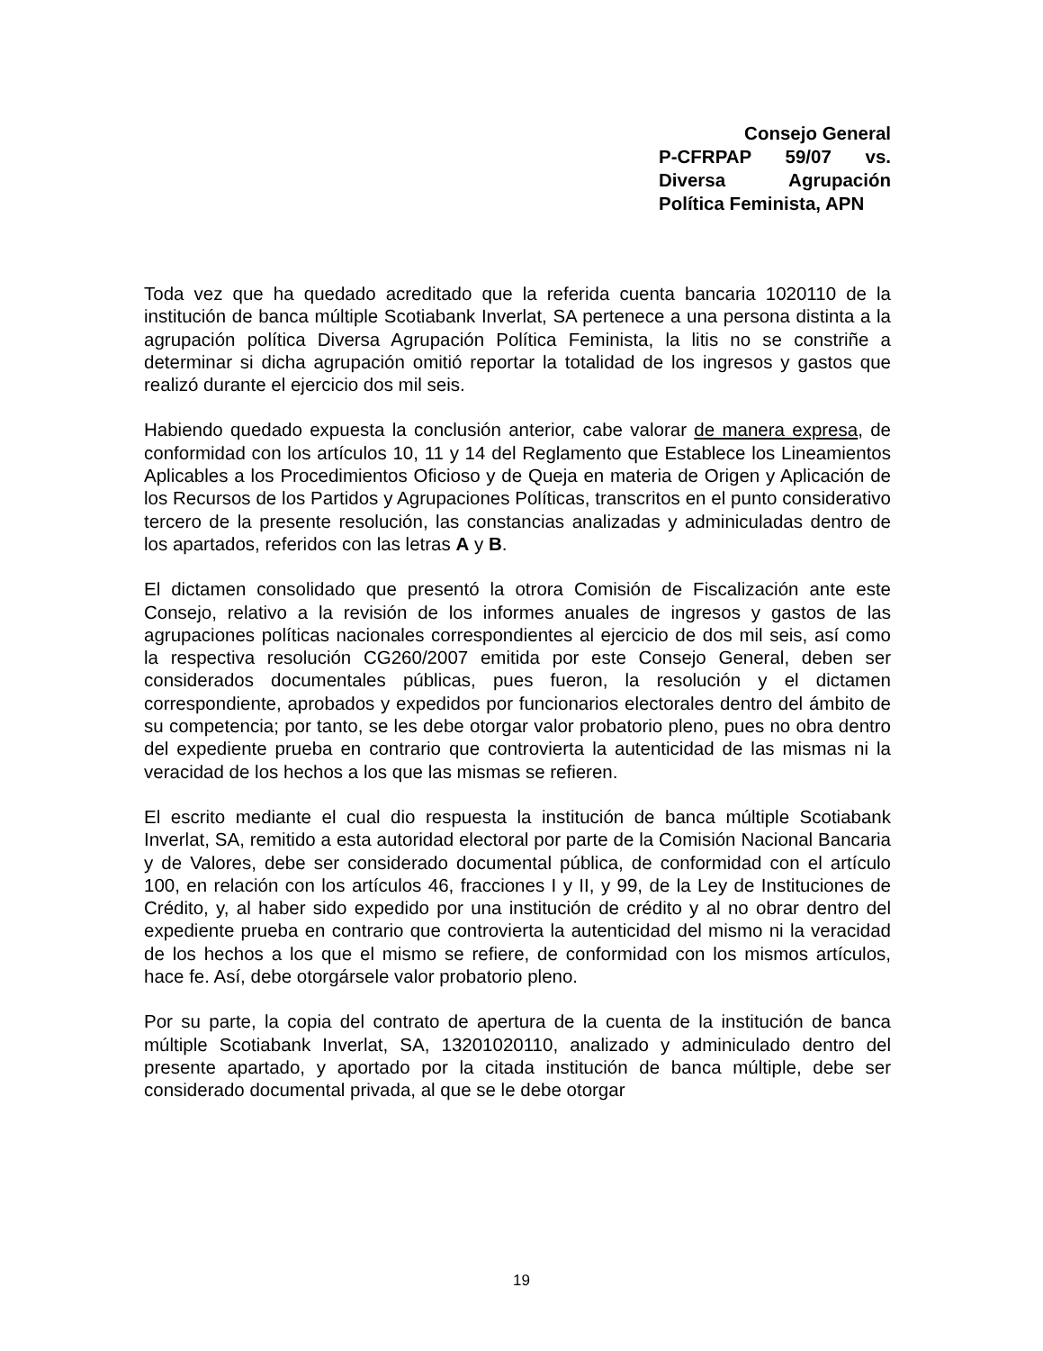Consejo General
P-CFRPAP 59/07 vs. Diversa Agrupación Política Feminista, APN
Toda vez que ha quedado acreditado que la referida cuenta bancaria 1020110 de la institución de banca múltiple Scotiabank Inverlat, SA pertenece a una persona distinta a la agrupación política Diversa Agrupación Política Feminista, la litis no se constriñe a determinar si dicha agrupación omitió reportar la totalidad de los ingresos y gastos que realizó durante el ejercicio dos mil seis.
Habiendo quedado expuesta la conclusión anterior, cabe valorar de manera expresa, de conformidad con los artículos 10, 11 y 14 del Reglamento que Establece los Lineamientos Aplicables a los Procedimientos Oficioso y de Queja en materia de Origen y Aplicación de los Recursos de los Partidos y Agrupaciones Políticas, transcritos en el punto considerativo tercero de la presente resolución, las constancias analizadas y adminiculadas dentro de los apartados, referidos con las letras A y B.
El dictamen consolidado que presentó la otrora Comisión de Fiscalización ante este Consejo, relativo a la revisión de los informes anuales de ingresos y gastos de las agrupaciones políticas nacionales correspondientes al ejercicio de dos mil seis, así como la respectiva resolución CG260/2007 emitida por este Consejo General, deben ser considerados documentales públicas, pues fueron, la resolución y el dictamen correspondiente, aprobados y expedidos por funcionarios electorales dentro del ámbito de su competencia; por tanto, se les debe otorgar valor probatorio pleno, pues no obra dentro del expediente prueba en contrario que controvierta la autenticidad de las mismas ni la veracidad de los hechos a los que las mismas se refieren.
El escrito mediante el cual dio respuesta la institución de banca múltiple Scotiabank Inverlat, SA, remitido a esta autoridad electoral por parte de la Comisión Nacional Bancaria y de Valores, debe ser considerado documental pública, de conformidad con el artículo 100, en relación con los artículos 46, fracciones I y II, y 99, de la Ley de Instituciones de Crédito, y, al haber sido expedido por una institución de crédito y al no obrar dentro del expediente prueba en contrario que controvierta la autenticidad del mismo ni la veracidad de los hechos a los que el mismo se refiere, de conformidad con los mismos artículos, hace fe. Así, debe otorgársele valor probatorio pleno.
Por su parte, la copia del contrato de apertura de la cuenta de la institución de banca múltiple Scotiabank Inverlat, SA, 13201020110, analizado y adminiculado dentro del presente apartado, y aportado por la citada institución de banca múltiple, debe ser considerado documental privada, al que se le debe otorgar
19